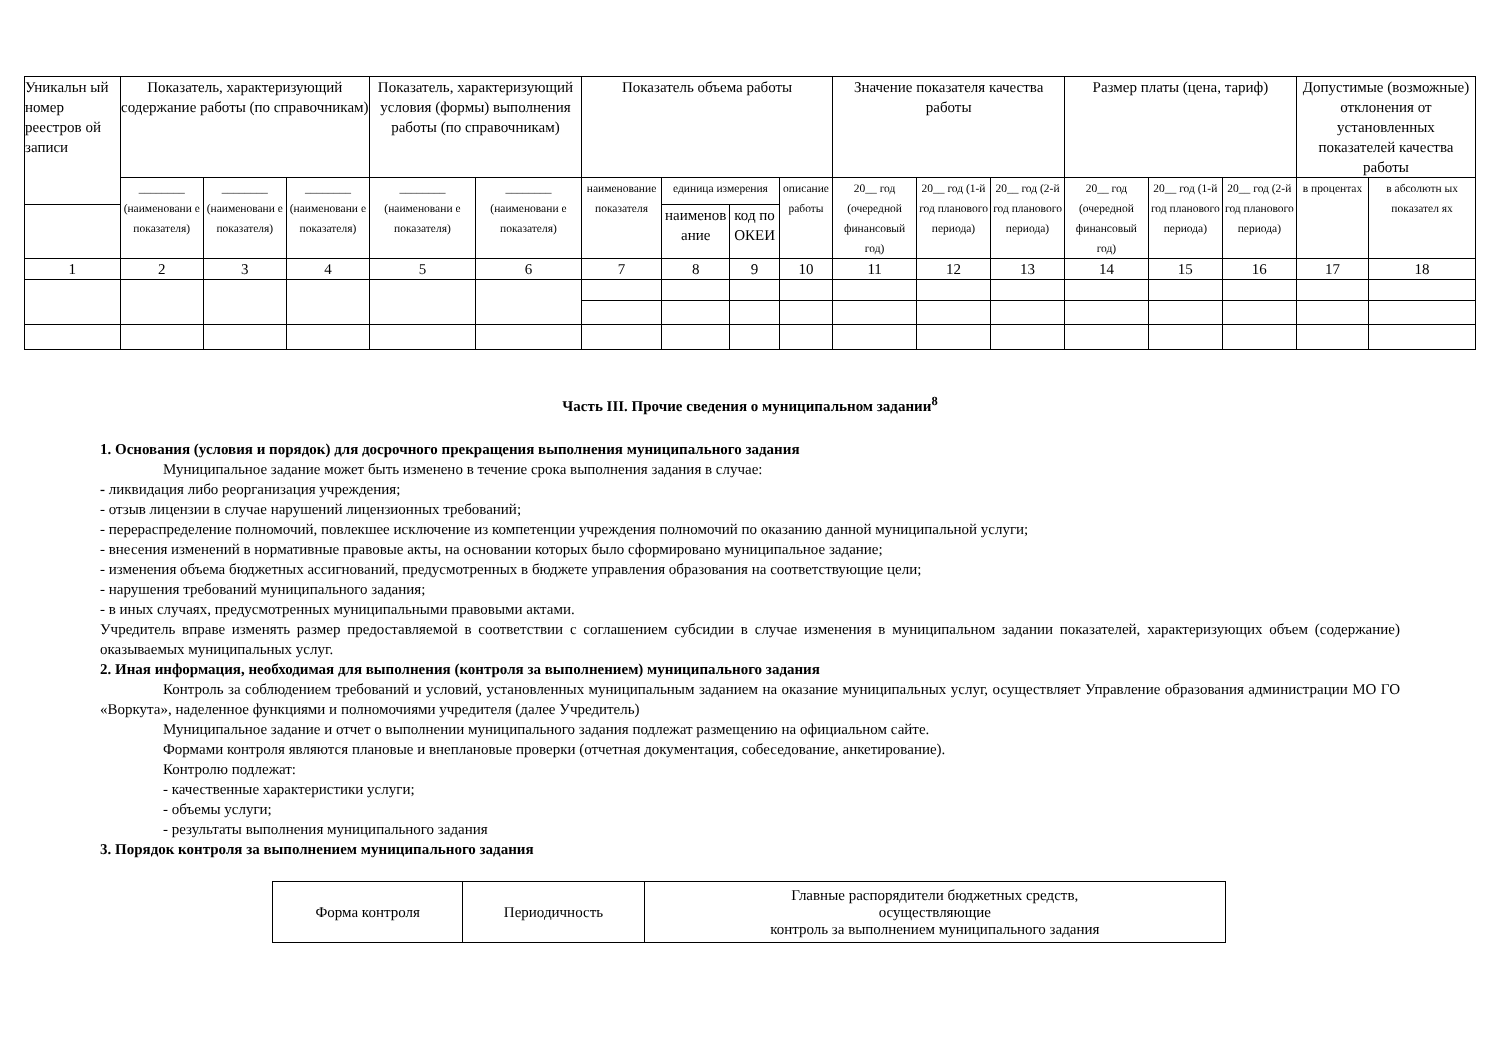| Уникальн ый номер реестров ой записи | Показатель, характеризующий содержание работы (по справочникам) | | | Показатель, характеризующий условия (формы) выполнения работы (по справочникам) | | Показатель объема работы | | | | Значение показателя качества работы | | | Размер платы (цена, тариф) | | | Допустимые (возможные) отклонения от установленных показателей качества работы | |
| --- | --- | --- | --- | --- | --- | --- | --- | --- | --- | --- | --- | --- | --- | --- | --- | --- | --- |
| | ________ (наименовани е показателя) | ________ (наименовани е показателя) | ________ (наименовани е показателя) | ________ (наименовани е показателя) | ________ (наименовани е показателя) | наименование показателя | единица измерения | | описание работы | 20__ год (очередной финансовый год) | 20__ год (1-й год планового периода) | 20__ год (2-й год планового периода) | 20__ год (очередной финансовый год) | 20__ год (1-й год планового периода) | 20__ год (2-й год планового периода) | в процентах | в абсолютн ых показател ях |
| | | | | | | | наименов ание | код по ОКЕИ | | | | | | | | | |
| 1 | 2 | 3 | 4 | 5 | 6 | 7 | 8 | 9 | 10 | 11 | 12 | 13 | 14 | 15 | 16 | 17 | 18 |
Часть III. Прочие сведения о муниципальном задании<sup>8</sup>
1. Основания (условия и порядок) для досрочного прекращения выполнения муниципального задания
Муниципальное задание может быть изменено в течение срока выполнения задания в случае:
- ликвидация либо реорганизация учреждения;
- отзыв лицензии в случае нарушений лицензионных требований;
- перераспределение полномочий, повлекшее исключение из компетенции учреждения полномочий по оказанию данной муниципальной услуги;
- внесения изменений в нормативные правовые акты, на основании которых было сформировано муниципальное задание;
- изменения объема бюджетных ассигнований, предусмотренных в бюджете управления образования на соответствующие цели;
- нарушения требований муниципального задания;
- в иных случаях, предусмотренных муниципальными правовыми актами.
Учредитель вправе изменять размер предоставляемой в соответствии с соглашением субсидии в случае изменения в муниципальном задании показателей, характеризующих объем (содержание) оказываемых муниципальных услуг.
2. Иная информация, необходимая для выполнения (контроля за выполнением) муниципального задания
Контроль за соблюдением требований и условий, установленных муниципальным заданием на оказание муниципальных услуг, осуществляет Управление образования администрации МО ГО «Воркута», наделенное функциями и полномочиями учредителя (далее Учредитель)
Муниципальное задание и отчет о выполнении муниципального задания подлежат размещению на официальном сайте.
Формами контроля являются плановые и внеплановые проверки (отчетная документация, собеседование, анкетирование).
Контролю подлежат:
- качественные характеристики услуги;
- объемы услуги;
- результаты выполнения муниципального задания
3. Порядок контроля за выполнением муниципального задания
| Форма контроля | Периодичность | Главные распорядители бюджетных средств, осуществляющие контроль за выполнением муниципального задания |